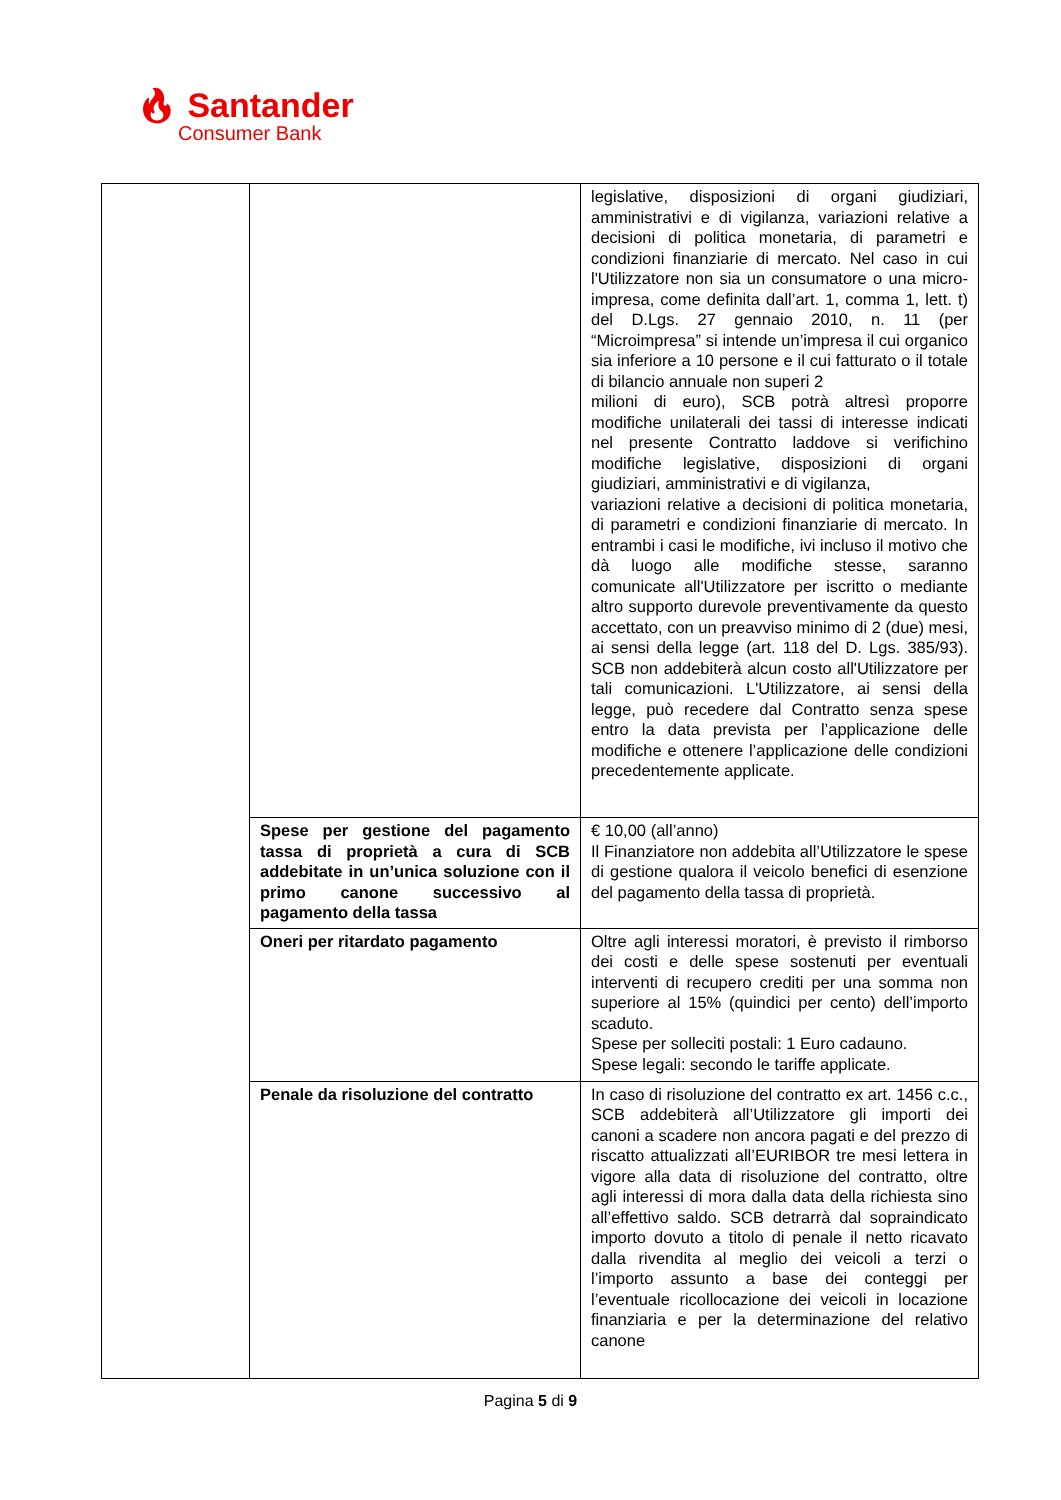🔥︎ Santander
Consumer Bank
| | | legislative, disposizioni di organi giudiziari, amministrativi e di vigilanza, variazioni relative a decisioni di politica monetaria, di parametri e condizioni finanziarie di mercato. Nel caso in cui l'Utilizzatore non sia un consumatore o una micro-impresa, come definita dall’art. 1, comma 1, lett. t) del D.Lgs. 27 gennaio 2010, n. 11 (per “Microimpresa” si intende un’impresa il cui organico sia inferiore a 10 persone e il cui fatturato o il totale di bilancio annuale non superi 2 milioni di euro), SCB potrà altresì proporre modifiche unilaterali dei tassi di interesse indicati nel presente Contratto laddove si verifichino modifiche legislative, disposizioni di organi giudiziari, amministrativi e di vigilanza, variazioni relative a decisioni di politica monetaria, di parametri e condizioni finanziarie di mercato. In entrambi i casi le modifiche, ivi incluso il motivo che dà luogo alle modifiche stesse, saranno comunicate all'Utilizzatore per iscritto o mediante altro supporto durevole preventivamente da questo accettato, con un preavviso minimo di 2 (due) mesi, ai sensi della legge (art. 118 del D. Lgs. 385/93). SCB non addebiterà alcun costo all'Utilizzatore per tali comunicazioni. L'Utilizzatore, ai sensi della legge, può recedere dal Contratto senza spese entro la data prevista per l’applicazione delle modifiche e ottenere l’applicazione delle condizioni precedentemente applicate. |
| | Spese per gestione del pagamento tassa di proprietà a cura di SCB addebitate in un’unica soluzione con il primo canone successivo al pagamento della tassa | € 10,00 (all’anno) Il Finanziatore non addebita all’Utilizzatore le spese di gestione qualora il veicolo benefici di esenzione del pagamento della tassa di proprietà. |
| | Oneri per ritardato pagamento | Oltre agli interessi moratori, è previsto il rimborso dei costi e delle spese sostenuti per eventuali interventi di recupero crediti per una somma non superiore al 15% (quindici per cento) dell’importo scaduto. Spese per solleciti postali: 1 Euro cadauno. Spese legali: secondo le tariffe applicate. |
| | Penale da risoluzione del contratto | In caso di risoluzione del contratto ex art. 1456 c.c., SCB addebiterà all’Utilizzatore gli importi dei canoni a scadere non ancora pagati e del prezzo di riscatto attualizzati all’EURIBOR tre mesi lettera in vigore alla data di risoluzione del contratto, oltre agli interessi di mora dalla data della richiesta sino all’effettivo saldo. SCB detrarrà dal sopraindicato importo dovuto a titolo di penale il netto ricavato dalla rivendita al meglio dei veicoli a terzi o l’importo assunto a base dei conteggi per l’eventuale ricollocazione dei veicoli in locazione finanziaria e per la determinazione del relativo canone |
Pagina 5 di 9